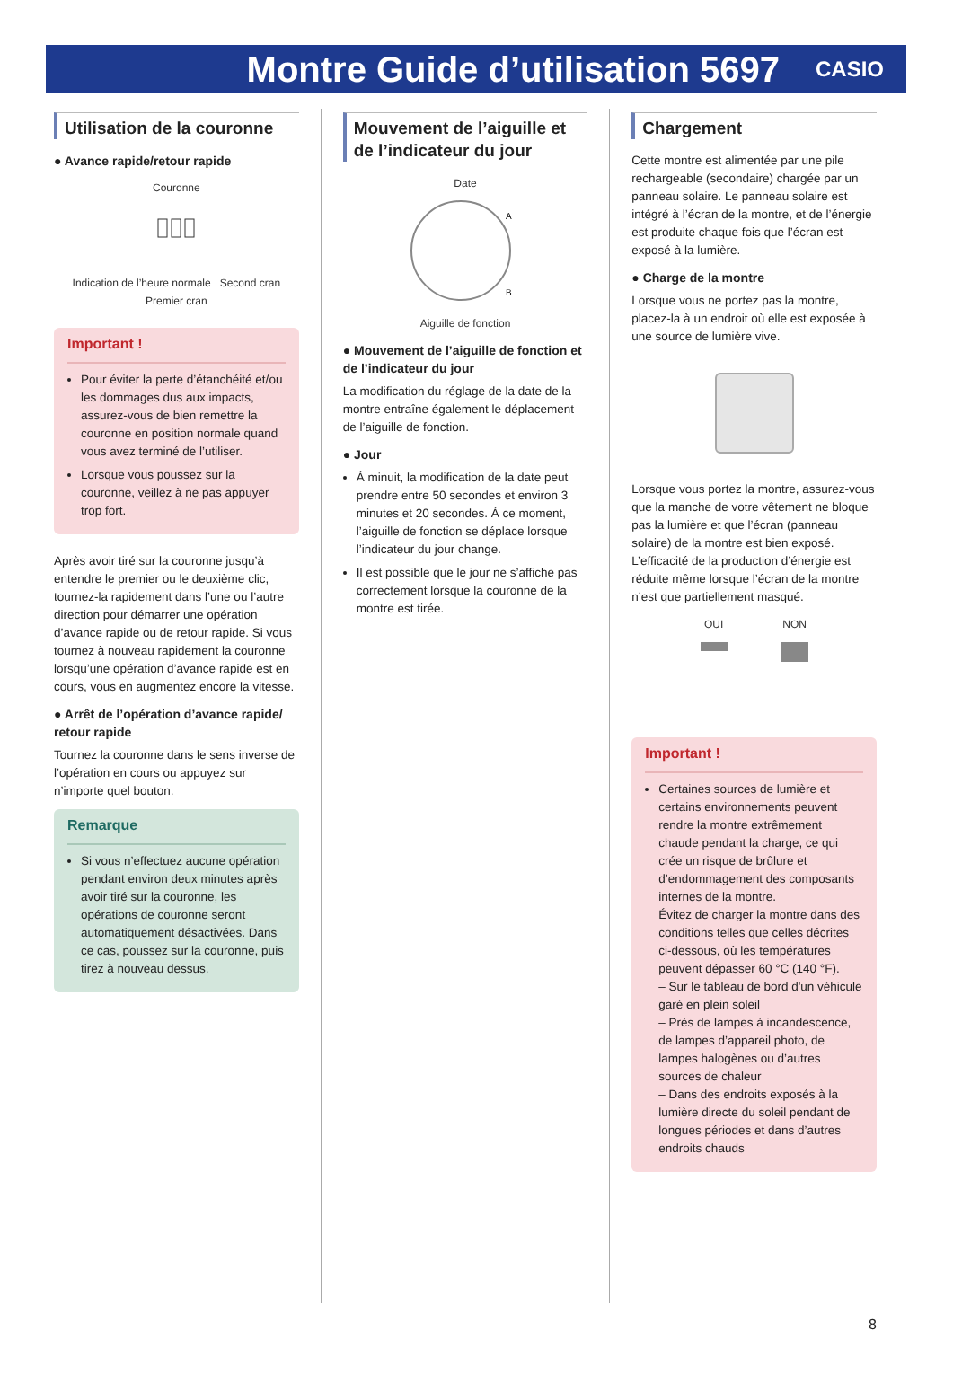Montre Guide d’utilisation 5697
CASIO
Utilisation de la couronne
● Avance rapide/retour rapide
Couronne
Indication de l’heure normale Second cran
Premier cran
Important !
Pour éviter la perte d’étanchéité et/ou les dommages dus aux impacts, assurez-vous de bien remettre la couronne en position normale quand vous avez terminé de l’utiliser.
Lorsque vous poussez sur la couronne, veillez à ne pas appuyer trop fort.
Après avoir tiré sur la couronne jusqu’à entendre le premier ou le deuxième clic, tournez-la rapidement dans l’une ou l’autre direction pour démarrer une opération d’avance rapide ou de retour rapide. Si vous tournez à nouveau rapidement la couronne lorsqu’une opération d’avance rapide est en cours, vous en augmentez encore la vitesse.
● Arrêt de l’opération d’avance rapide/ retour rapide
Tournez la couronne dans le sens inverse de l’opération en cours ou appuyez sur n’importe quel bouton.
Remarque
Si vous n’effectuez aucune opération pendant environ deux minutes après avoir tiré sur la couronne, les opérations de couronne seront automatiquement désactivées. Dans ce cas, poussez sur la couronne, puis tirez à nouveau dessus.
Mouvement de l’aiguille et de l’indicateur du jour
Date
A
B
Aiguille de fonction
● Mouvement de l’aiguille de fonction et de l’indicateur du jour
La modification du réglage de la date de la montre entraîne également le déplacement de l’aiguille de fonction.
● Jour
À minuit, la modification de la date peut prendre entre 50 secondes et environ 3 minutes et 20 secondes. À ce moment, l’aiguille de fonction se déplace lorsque l’indicateur du jour change.
Il est possible que le jour ne s’affiche pas correctement lorsque la couronne de la montre est tirée.
Chargement
Cette montre est alimentée par une pile rechargeable (secondaire) chargée par un panneau solaire. Le panneau solaire est intégré à l’écran de la montre, et de l’énergie est produite chaque fois que l’écran est exposé à la lumière.
● Charge de la montre
Lorsque vous ne portez pas la montre, placez-la à un endroit où elle est exposée à une source de lumière vive.
Lorsque vous portez la montre, assurez-vous que la manche de votre vêtement ne bloque pas la lumière et que l’écran (panneau solaire) de la montre est bien exposé. L’efficacité de la production d’énergie est réduite même lorsque l’écran de la montre n’est que partiellement masqué.
OUI
NON
Important !
Certaines sources de lumière et certains environnements peuvent rendre la montre extrêmement chaude pendant la charge, ce qui crée un risque de brûlure et d’endommagement des composants internes de la montre.
Évitez de charger la montre dans des conditions telles que celles décrites ci-dessous, où les températures peuvent dépasser 60 °C (140 °F).
– Sur le tableau de bord d'un véhicule garé en plein soleil
– Près de lampes à incandescence, de lampes d’appareil photo, de lampes halogènes ou d’autres sources de chaleur
– Dans des endroits exposés à la lumière directe du soleil pendant de longues périodes et dans d’autres endroits chauds
8